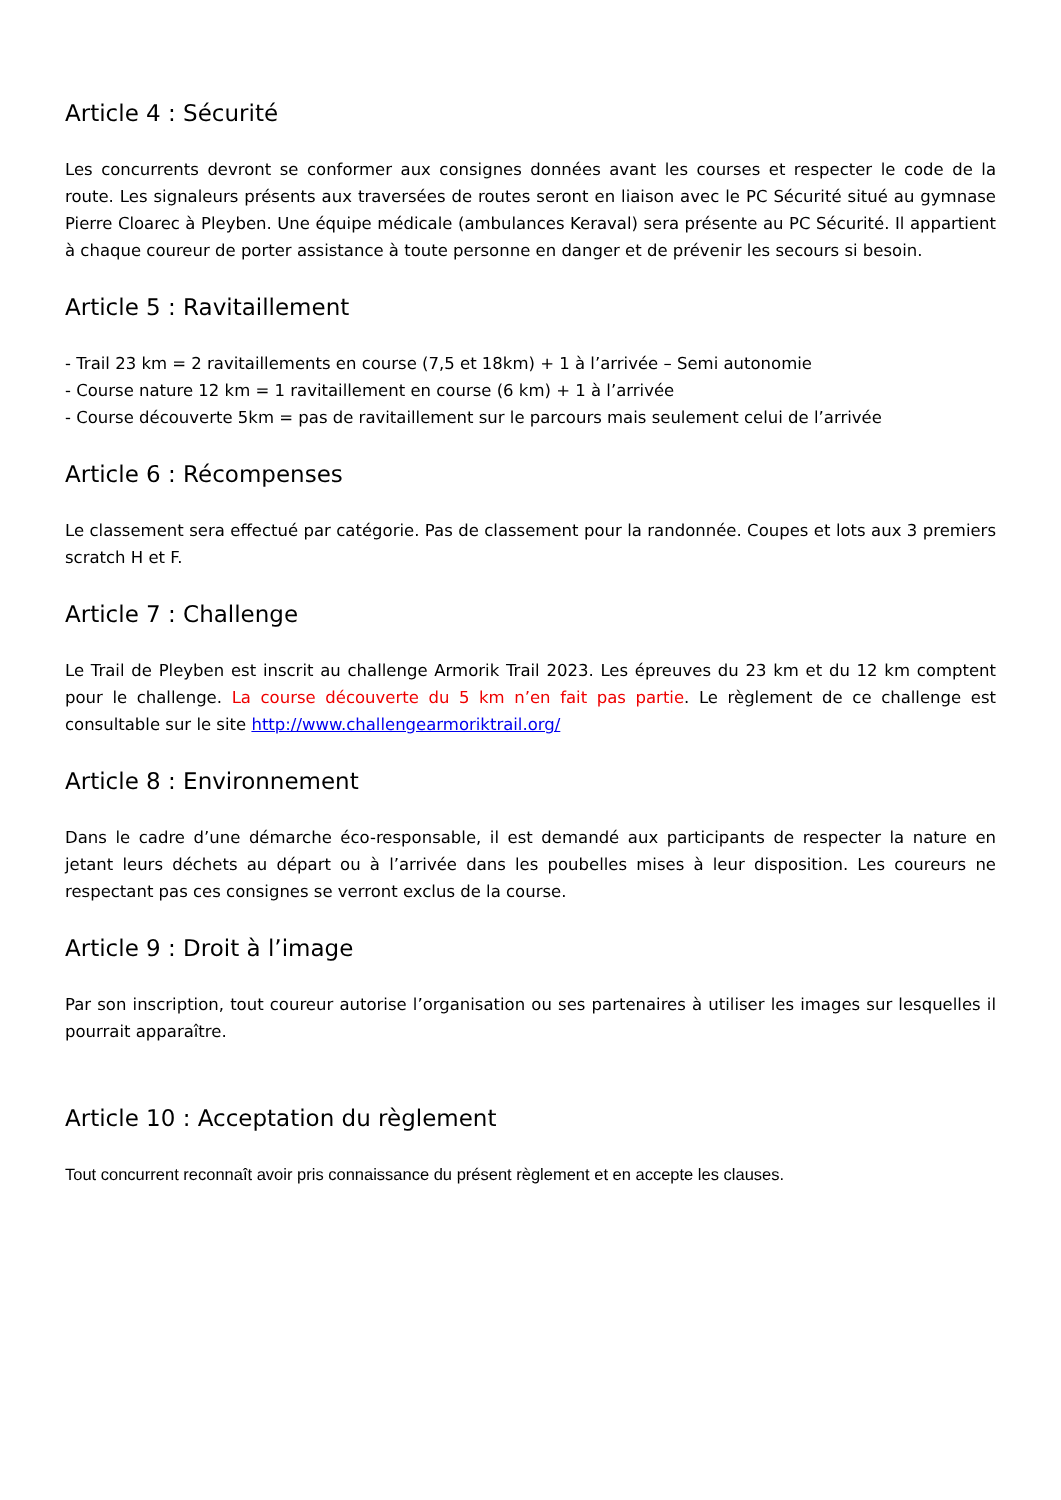Article 4 : Sécurité
Les concurrents devront se conformer aux consignes données avant les courses et respecter le code de la route. Les signaleurs présents aux traversées de routes seront en liaison avec le PC Sécurité situé au gymnase Pierre Cloarec à Pleyben. Une équipe médicale (ambulances Keraval) sera présente au PC Sécurité. Il appartient à chaque coureur de porter assistance à toute personne en danger et de prévenir les secours si besoin.
Article 5 : Ravitaillement
- Trail 23 km = 2 ravitaillements en course (7,5 et 18km) + 1 à l’arrivée – Semi autonomie
- Course nature 12 km = 1 ravitaillement en course (6 km) + 1 à l’arrivée
- Course découverte 5km = pas de ravitaillement sur le parcours mais seulement celui de l’arrivée
Article 6 : Récompenses
Le classement sera effectué par catégorie. Pas de classement pour la randonnée. Coupes et lots aux 3 premiers scratch H et F.
Article 7 : Challenge
Le Trail de Pleyben est inscrit au challenge Armorik Trail 2023. Les épreuves du 23 km et du 12 km comptent pour le challenge. La course découverte du 5 km n’en fait pas partie. Le règlement de ce challenge est consultable sur le site http://www.challengearmoriktrail.org/
Article 8 : Environnement
Dans le cadre d’une démarche éco-responsable, il est demandé aux participants de respecter la nature en jetant leurs déchets au départ ou à l’arrivée dans les poubelles mises à leur disposition. Les coureurs ne respectant pas ces consignes se verront exclus de la course.
Article 9 : Droit à l’image
Par son inscription, tout coureur autorise l’organisation ou ses partenaires à utiliser les images sur lesquelles il pourrait apparaître.
Article 10 : Acceptation du règlement
Tout concurrent reconnaît avoir pris connaissance du présent règlement et en accepte les clauses.